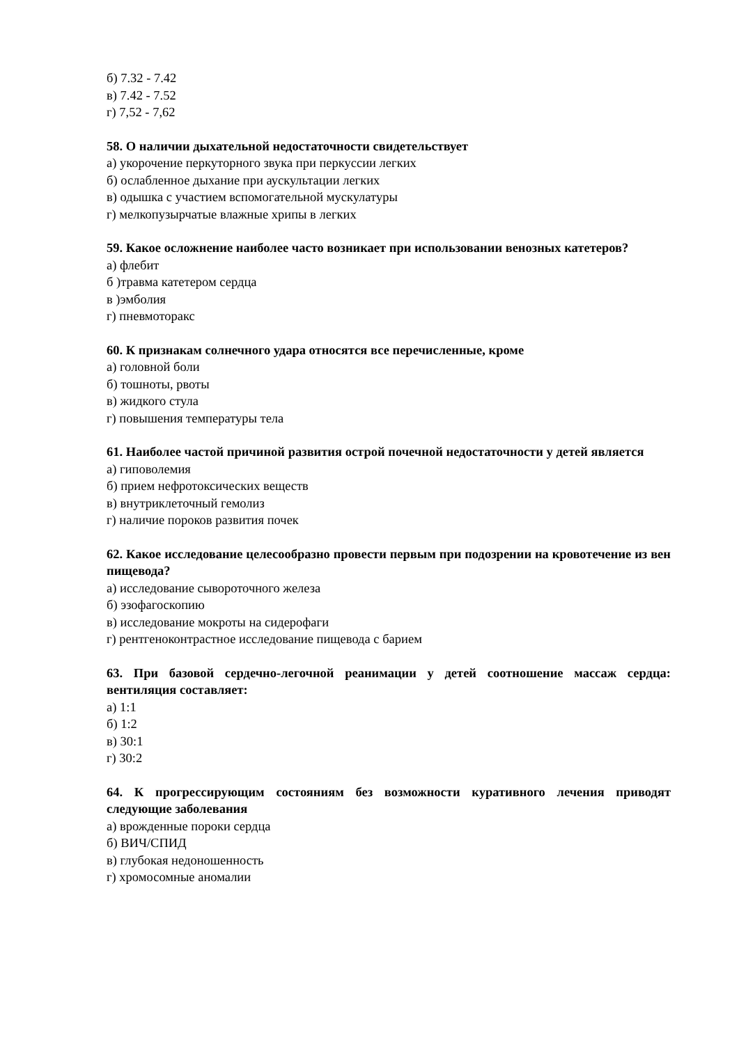б) 7.32 - 7.42
в) 7.42 - 7.52
г) 7,52 - 7,62
58. О наличии дыхательной недостаточности свидетельствует
а) укорочение перкуторного звука при перкуссии легких
б) ослабленное дыхание при аускультации легких
в) одышка с участием вспомогательной мускулатуры
г) мелкопузырчатые влажные хрипы в легких
59. Какое осложнение наиболее часто возникает при использовании венозных катетеров?
а) флебит
б )травма катетером сердца
в )эмболия
г) пневмоторакс
60. К признакам солнечного удара относятся все перечисленные, кроме
а) головной боли
б) тошноты, рвоты
в) жидкого стула
г) повышения температуры тела
61. Наиболее частой причиной развития острой почечной недостаточности у детей является
а) гиповолемия
б) прием нефротоксических веществ
в) внутриклеточный гемолиз
г) наличие пороков развития почек
62. Какое исследование целесообразно провести первым при подозрении на кровотечение из вен пищевода?
а) исследование сывороточного железа
б) эзофагоскопию
в) исследование мокроты на сидерофаги
г) рентгеноконтрастное исследование пищевода с барием
63. При базовой сердечно-легочной реанимации у детей соотношение массаж сердца: вентиляция составляет:
а) 1:1
б) 1:2
в) 30:1
г) 30:2
64. К прогрессирующим состояниям без возможности куративного лечения приводят следующие заболевания
а) врожденные пороки сердца
б) ВИЧ/СПИД
в) глубокая недоношенность
г) хромосомные аномалии